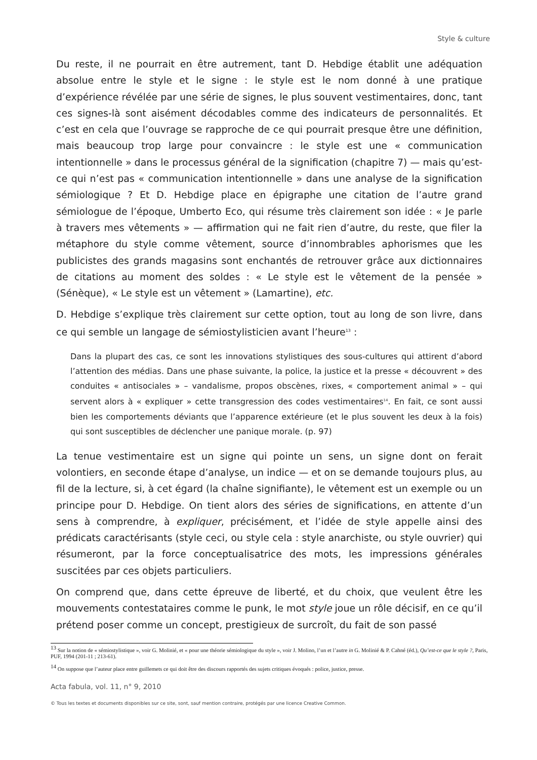Style & culture
Du reste, il ne pourrait en être autrement, tant D. Hebdige établit une adéquation absolue entre le style et le signe : le style est le nom donné à une pratique d’expérience révélée par une série de signes, le plus souvent vestimentaires, donc, tant ces signes-là sont aisément décodables comme des indicateurs de personnalités. Et c’est en cela que l’ouvrage se rapproche de ce qui pourrait presque être une définition, mais beaucoup trop large pour convaincre : le style est une « communication intentionnelle » dans le processus général de la signification (chapitre 7) — mais qu’est-ce qui n’est pas « communication intentionnelle » dans une analyse de la signification sémiologique ? Et D. Hebdige place en épigraphe une citation de l’autre grand sémiologue de l’époque, Umberto Eco, qui résume très clairement son idée : « Je parle à travers mes vêtements » — affirmation qui ne fait rien d’autre, du reste, que filer la métaphore du style comme vêtement, source d’innombrables aphorismes que les publicistes des grands magasins sont enchantés de retrouver grâce aux dictionnaires de citations au moment des soldes : « Le style est le vêtement de la pensée » (Sénèque), « Le style est un vêtement » (Lamartine), etc.
D. Hebdige s’explique très clairement sur cette option, tout au long de son livre, dans ce qui semble un langage de sémiostylisticien avant l’heure<sup>13</sup> :
Dans la plupart des cas, ce sont les innovations stylistiques des sous-cultures qui attirent d’abord l’attention des médias. Dans une phase suivante, la police, la justice et la presse « découvrent » des conduites « antisociales » – vandalisme, propos obscènes, rixes, « comportement animal » – qui servent alors à « expliquer » cette transgression des codes vestimentaires<sup>14</sup>. En fait, ce sont aussi bien les comportements déviants que l’apparence extérieure (et le plus souvent les deux à la fois) qui sont susceptibles de déclencher une panique morale. (p. 97)
La tenue vestimentaire est un signe qui pointe un sens, un signe dont on ferait volontiers, en seconde étape d’analyse, un indice — et on se demande toujours plus, au fil de la lecture, si, à cet égard (la chaîne signifiante), le vêtement est un exemple ou un principe pour D. Hebdige. On tient alors des séries de significations, en attente d’un sens à comprendre, à expliquer, précisément, et l’idée de style appelle ainsi des prédicats caractérisants (style ceci, ou style cela : style anarchiste, ou style ouvrier) qui résumeront, par la force conceptualisatrice des mots, les impressions générales suscitées par ces objets particuliers.
On comprend que, dans cette épreuve de liberté, et du choix, que veulent être les mouvements contestataires comme le punk, le mot style joue un rôle décisif, en ce qu’il prétend poser comme un concept, prestigieux de surcroît, du fait de son passé
<sup>13</sup> Sur la notion de « sémiostylistique », voir G. Molinié, et « pour une théorie sémiologique du style », voir J. Molino, l’un et l’autre in G. Molinié & P. Cahné (éd.), Qu’est-ce que le style ?, Paris, PUF, 1994 (201-11 ; 213-61).
<sup>14</sup> On suppose que l’auteur place entre guillemets ce qui doit être des discours rapportés des sujets critiques évoqués : police, justice, presse.
Acta fabula, vol. 11, n° 9, 2010
© Tous les textes et documents disponibles sur ce site, sont, sauf mention contraire, protégés par une licence Creative Common.